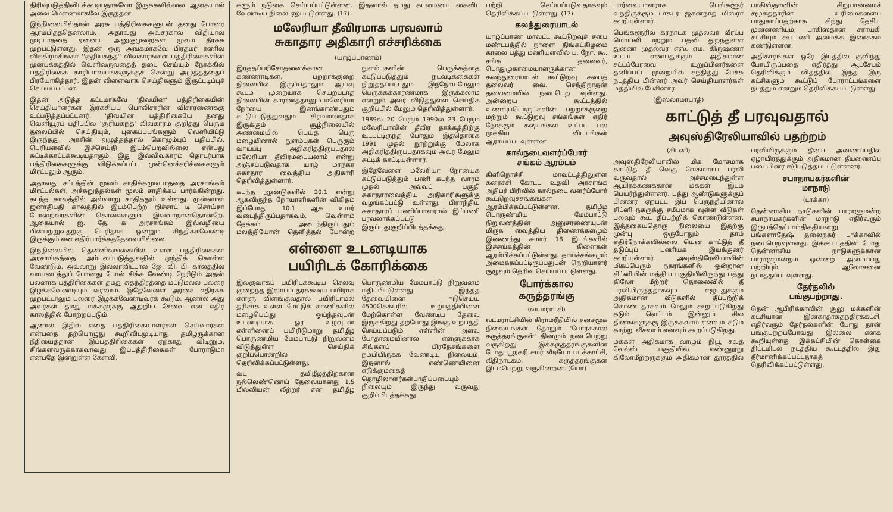திரிவுபடுத்திவிடக்கூடியதாகவோ இருக்கவில்லை. ஆகையால் அவை மௌனமாகவே இருந்தன.
இந்நிலையில்தான் அரசு பத்திரிகைகளுடன் தனது போரை ஆரம்பித்ததெனலாம். அதாவது அவசரகால விதியால் முடியாததை ஏனைய அனுகுமுறைகள் மூலம் தீர்க்க முற்பட்டுள்ளது. இதன் ஒரு அங்கமாகவே பிரதமர் ரணில் விக்கிரமசிங்கா ''சூரியகந்த'' விவகாரங்கள் பத்திரிகைகளின் முன்பக்கத்தில் வெளிவருவதைத் தடை செய்யும் நோக்கில் பத்திரிகைக் காரியாலயங்களுக்குச் சென்று அழுத்தத்தைப் பிரயோகித்தார். இதன் விளைவாக செய்திகளும் இருட்டடிப்புச் செய்யப்பட்டன.
இதன் அடுத்த கட்டமாகவே 'திவயின' பத்திரிகையின் செய்தியாளர்கள் இரகசியப் பொலிசாரின் விசாரணைக்கு உட்படுத்தப்பட்டனர். 'திவயின' பத்திரிகையே தனது வெளியூர்ப் பதிப்பில் 'சூரியகந்த' விவகாரம் குறித்து பெரும் தலைப்பில் செய்தியும், புகைப்படங்களும் வெளியிட்டு இருந்தது. அரசின் அழுத்தத்தால் கொழும்புப் பதிப்பில், பெரியளவில் இச்செய்தி இடம்பெறவில்லை என்பது சுட்டிக்காட்டக்கூடியதாகும். இது இவ்விவகாரம் தொடர்பாக பத்திரிகைகளுக்கு விடுக்கப்பட்ட முன்னெச்சரிக்கைகளும் மிரட்டலும் ஆகும்.
அதாவது சட்டத்தின் மூலம் சாதிக்கமுடியாததை அரசாங்கம் மிரட்டல்கள், அச்சுறுத்தல்கள் மூலம் சாதிக்கப் பார்க்கின்றது. கடந்த காலத்தில் அவ்வாறு சாதித்தும் உள்ளது. முன்னாள் ஜனாதிபதி காலத்தில் இடம்பெற்ற றிச்சாட் டி சொய்சா போன்றவர்களின் கொலைகளும் இவ்வாறானதொன்றே. ஆகையால் ஐ. தே. க அரசாங்கம் இவ்வழியை பின்பற்றுவதற்கு பெரிதாக ஒன்றும் சிந்திக்கவேண்டி இருக்கும் என எதிர்பார்க்கத்தேவையில்லை.
இந்நிலையில் தென்னிலங்கையில் உள்ள பத்திரிகைகள் அரசாங்கத்தை அம்பலப்படுத்துவதில் முந்திக் கொள்ள வேண்டும். அவ்வாறு இல்லாவிட்டால் ஜே. வி. பி. காலத்தில் வாயடைத்துப் போனது போல் சிக்க வேண்டி நேரிடும் அதன் பலனாக பத்திரிகைகள் தமது சுதந்திரத்தை மட்டுமல்ல பலரை இழக்கவேண்டியும் வரலாம். இதேவேளை அரசை எதிர்க்க முற்பட்டாலும் பலரை இழக்கவேண்டிவரக் கூடும். ஆனால் அது அவர்கள் தமது மக்களுக்கு ஆற்றிய சேவை என எதிர் காலத்தில் போற்றப்படும்.
ஆனால் இதில் எதை பத்திரிகையாளர்கள் செய்வார்கள் என்பதை தற்பொழுது கூறிவிடமுடியாது. தமிழருக்கான நீதியைத்தான் இப்பத்திரிகைகள் ஏற்காது விடினும், சிங்களவருக்காகவாவது இப்பத்திரிகைகள் போராடுமா என்பதே இன்றுள்ள கேள்வி.
களும் நடுகை செய்யப்பட்டுள்ளன. இதனால் தமது கடமையை கைவிட வேண்டிய நிலை ஏற்பட்டுள்ளது. (17)
மலேரியா தீவிரமாக பரவலாம்
சுகாதார அதிகாரி எச்சரிக்கை
(யாழ்ப்பாணம்)
இரத்தப்பரிசோதனைக்கான கண்ணாடிகள், பற்றாக்குறை நிலையில் இருப்பதாலும் ஆய்வு கூடம் முறையாக செயற்படாத நிலையின் காரணத்தாலும் மலேரியா நோயை இனங்காண்பதும் கட்டுப்படுத்துவதும் சிரமமானதாக இருக்கும் சூழ்நிலையில் அண்மையில் பெய்த பெரு மழையினால் நுளம்புகள் பெருகும் வாய்ப்பு அதிகரித்திருப்பதால் மலேரியா தீவிரமடையலாம் என்று அஞ்சப்படுவதாக யாழ் மாநகர சுகாதார வைத்திய அதிகாரி தெரிவித்துள்ளார்.
கடந்த ஆண்டுகளில் 20.1 என்று ஆகவிருந்த நோயாளிகளின் விகிதம் இப்போது 10.1 ஆக உயர் வடைந்திருப்பதாகவும், வெள்ளம் தேக்கம் அடைந்திருப்பதும் மலத்தியோன் தெளித்தல் போன்ற நுளம்புகளின் பெருக்கத்தை கட்டுப்படுத்தும் நடவடிக்கைகள் நிறுத்தப்பட்டதும் இந்நோய்மேலும் பெருக்கக்காரணமாக இருக்கலாம் என்றும் அவர் விடுத்துள்ள செய்திக் குறிப்பில் மேலும் தெரிவித்துள்ளார்.
1989ல் 20 பேரும் 1990ல் 23 பேரும் மலேரியாவின் தீவிர தாக்கத்திற்கு உட்பட்டிருந்த போதும் இத்தொகை 1991 முதல் நூற்றுக்கு மேலாக அதிகரித்திருப்பதாகவும் அவர் மேலும் சுட்டிக் காட்டியுள்ளார்.
இதேவேளை மலேரியா நோயைக் கட்டுப்படுத்தும் பணி கடந்த வாரம் முதல் அவ்வப் பகுதி சுகாதாரவைத்திய அதிகாரிகளுக்கு வழங்கப்பட்டு உள்ளது. பிராந்திய சுகாதாரப் பணிப்பாளரால் இப்பணி பரவலாக்கப்பட்டு இருப்பதுகுறிப்பிடத்தக்கது.
எள்ளை உடனடியாக
பயிரிடக் கோரிக்கை
இலகுவாகப் பயிரிடக்கூடிய செலவு குறைந்த இலாபம் தரக்கூடிய பயிராக எள்ளு விளங்குவதால் பயிரிடாமல் தரிசாக உள்ள மேட்டுக் காணிகளில் மழைபெய்து ஓய்ந்தவுடன் உடனடியாக ஓர் உழவுடன் எள்ளினைப் பயிரிடுமாறு தமிழீழ பொருண்மிய மேம்பாட்டு நிறுவனம் விடுத்துள்ள செய்திக் குறிப்பொன்றில் தெரிவிக்கப்பட்டுள்ளது.
வட தமிழீழத்திற்கான நல்லெண்ணெய் தேவையானது 1.5 மில்லியன் லீற்றர் என தமிழீழ பொருண்மிய மேம்பாட்டு நிறுவனம் மதிப்பிட்டுள்ளது. இந்தத் தேவையினை ஈடுசெய்ய 4500கெக்டரில் உற்பத்தியினை மேற்கொள்ள வேண்டிய தேவை இருக்கிறது தற்போது இங்கு உற்பத்தி செய்யப்படும் எள்ளின் அளவு போதாமையினால் எள்ளுக்காக சிங்களப் பிரதேசங்களை நம்பியிருக்க வேண்டிய நிலையும், இதனால் எண்ணெயினை எடுக்கும்கைத் தொழிலாளர்கள்பாதிப்படையும் நிலையும் இருந்து வருவது குறிப்பிடத்தக்கது.
பற்றி செய்யப்படுவதாகவும் தெரிவிக்கப்பட்டுள்ளது. (17)
கலந்துரையாடல்
யாழ்ப்பாண மாவட்ட கூட்டுறவுச் சபை மண்டபத்தில் நாளை திங்கட்கிழமை காலை பத்து மணியளவில் ப. நோ. கூ. சங்க தலைவர், பொதுமுகாமையாளருக்கான கலந்துரையாடல் கூட்டுறவு சபைத் தலைவர் வை. செந்திநாதன் தலைமையில் நடைபெற வுள்ளது. அன்றைய கூட்டத்தில் உணவுப்பொருட்களின் பற்றாக்குறை மற்றும் கூட்டுறவு சங்கங்கள் எதிர் நோக்கும் கஷ்டங்கள் உட்பட பல முக்கிய விடயங்கள் ஆராயப்படவுள்ளன
கால்நடைவளர்ப்போர்
சங்கம் ஆரம்பம்
கிளிநொச்சி மாவட்டத்திலுள்ள கரைச்சி கோட்ட உதவி அரசாங்க அதிபர் பிரிவில் கால்நடை வளர்ப்போர் கூட்டுறவுச்சங்கங்கள் ஆரம்பிக்கப்பட்டுள்ளன. தமிழீழ பொருண்மிய மேம்பாட்டு நிறுவனத்தின் அனுசரணையுடன் மிருக வைத்திய திணைக்களமும் இணைந்து சுமார் 18 இடங்களில் இச்சங்கத்தின் கிளைகள் ஆரம்பிக்கப்பட்டுள்ளது. தாய்ச்சங்கமும் அமைக்கப்பட்டிருப்பதுடன் நெறியாளர் குழுவும் தெரிவு செய்யப்பட்டுள்ளது.
போர்க்கால
கருத்தரங்கு
(வடமராட்சி)
வடமராட்சியில் கிராமரீதியில் சனசமூக நிலையங்கள் தோறும் 'போர்க்கால கருத்தரங்குகள்' தினமும் நடைபெற்று வருகிறது. இக்கருத்தரங்குகளின் போது பூநகரி சமர் வீடியோ படக்காட்சி, வீதிநாடகம், கருத்தரங்குகள் இடம்பெற்று வருகின்றன. (யோ)
பார்வையாளராக பெங்களூர் வந்திருக்கும் டாக்டர் ஜகன்நாத் மிஸ்ரா கூறியுள்ளார்.
பெங்களூரில் கர்நாடக முதல்வர் வீரப்ப மொய்லி மற்றும் பதவி துறந்துள்ள துணை முதல்வர் எஸ். எம். கிருஷ்ணா உட்பட எண்பதுக்கும் அதிகமான சட்டப்பேரவை உறுப்பினர்களை தனிப்பட்ட முறையில் சந்தித்து பேச்சு நடத்திய பின்னர் அவர் செய்தியாளர்கள் மத்தியில் பேசினார்.
(இஸ்லாமாபாத்)
பாகிஸ்தானின் சிறுபான்மைச் சமூகத்தாரின் உரிமைகளைப் பாதுகாப்பதற்காக சிந்து தேசிய முன்னணியும், பாகிஸ்தான் சராய்கி கட்சியும் கூட்டணி அமைக்க இணக்கம் கண்டுள்ளன.
அதிகாரங்கள் ஒரே இடத்தில் குவிந்து போயிருப்பதை எதிர்த்து ஆட்சேபம் தெரிவிக்கும் விதத்தில் இந்த இரு கட்சிகளும் கூட்டுப் போராட்டங்களை நடத்தும் என்றும் தெரிவிக்கப்பட்டுள்ளது.
காட்டுத் தீ பரவுவதால்
அவுஸ்திரேலியாவில் பதற்றம்
(சிட்னி)
அவுஸ்திரேலியாவில் மிக மோசமாக காட்டுத் தீ வெகு வேகமாகப் பரவி வருவதால் அச்சமடைந்துள்ள ஆயிரக்கணக்கான மக்கள் இடம் பெயர்ந்துள்ளனர். பத்து ஆண்டுகளுக்குப் பின்னர் ஏற்பட்ட இப் பெருந்தீயினால் சிட்னி நகருக்கு சமீபமாக வுள்ள வீடுகள் பலவும் கூட தீப்பற்றிக் கொண்டுள்ளன. இத்தகையதொரு நிலையை இதற்கு முன்பு ஒருபோதும் தாம் எதிர்நோக்கவில்லை யென காட்டுத் தீ தடுப்புப் பணியக இயக்குனர் கூறியுள்ளார். அவுஸ்திரேலியாவின் மிகப்பெரும் நகரங்களில் ஒன்றான சிட்னியின் மத்திய பகுதியிலிருந்து பத்து கிலோ மீற்றர் தொலைவில் தீ பரவியிருந்ததாகவும் எழுபதுக்கும் அதிகமான வீடுகளில் தீப்பற்றிக் கொண்டதாகவும் மேலும் கூறப்படுகிறது கடும் வெப்பம் இன்னும் சில தினங்களுக்கு இருக்கலாம் எனவும் கடும் காற்று வீசலாம் எனவும் கூறப்படுகிறது.
மக்கள் அதிகமாக வாழும் நியூ சவுத் வேல்ஸ் பகுதியில் எண்ணூறு கிலோமீற்றருக்கும் அதிகமான தூரத்தில் பரவியிருக்கும் தீயை அணைப்பதில் ஏழாயிரத்துக்கும் அதிகமான தீயணைப்பு படையினர் ஈடுபடுத்தப்பட்டுள்ளனர்.
சபாநாயகர்களின்
மாநாடு
(டாக்கா)
தென்னாசிய நாடுகளின் பாராளுமன்ற சபாநாயகர்களின் மாநாடு எதிர்வரும் இருபத்தெட்டாம்திகதியன்று பங்களாதேஷ் தலைநகர் டாக்காவில் நடைபெறவுள்ளது. இக்கூட்டத்தின் போது தென்னாசிய நாடுகளுக்கான பாராளுமன்றம் ஒன்றை அமைப்பது பற்றியும் ஆலோசனை நடாத்தப்படவுள்ளது.
தேர்தலில்
பங்குபற்றாது.
தென் ஆபிரிக்காவின் சூலு மக்களின் கட்சியான இன்காதாசுதந்திரக்கட்சி, எதிர்வரும் தேர்தல்களின் போது தான் பங்குபற்றப்போவது இல்லை எனக் கூறியுள்ளது இக்கட்சியின் கொள்கை திட்டமிடல் நடத்திய கூட்டத்தில் இது தீர்மானிக்கப்பட்டதாகத் தெரிவிக்கப்பட்டுள்ளது.